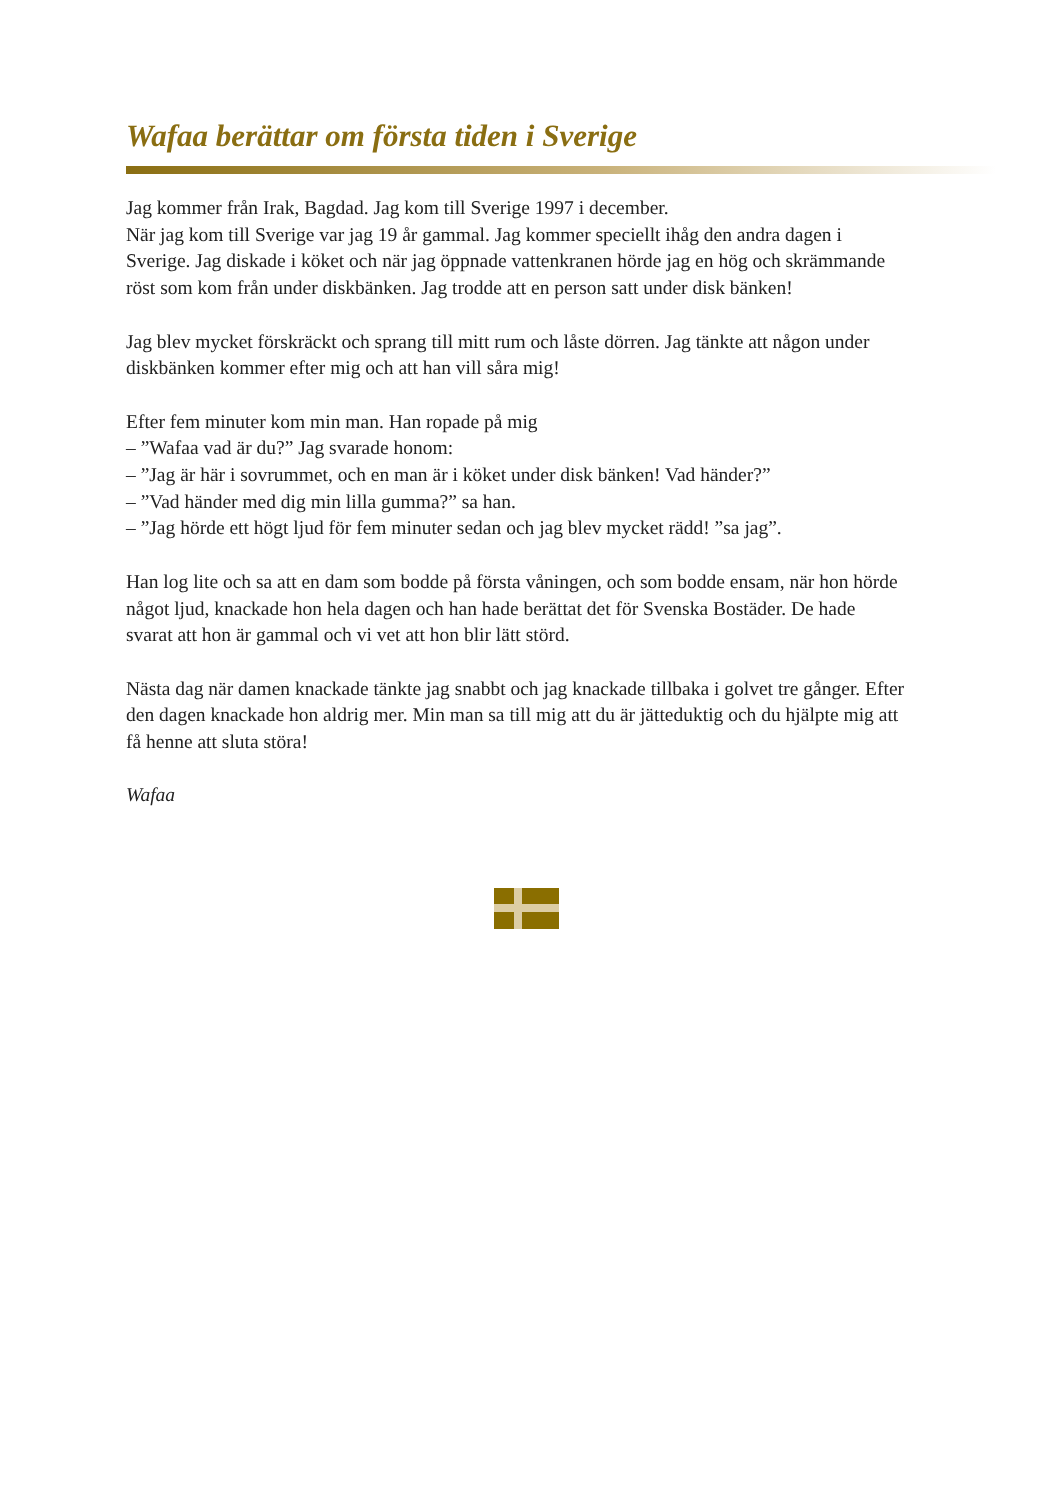Wafaa berättar om första tiden i Sverige
Jag kommer från Irak, Bagdad. Jag kom till Sverige 1997 i december.
När jag kom till Sverige var jag 19 år gammal. Jag kommer speciellt ihåg den andra dagen i Sverige. Jag diskade i köket och när jag öppnade vattenkranen hörde jag en hög och skrämmande röst som kom från under diskbänken. Jag trodde att en person satt under disk bänken!
Jag blev mycket förskräckt och sprang till mitt rum och låste dörren. Jag tänkte att någon under diskbänken kommer efter mig och att han vill såra mig!
Efter fem minuter kom min man. Han ropade på mig
– ”Wafaa vad är du?” Jag svarade honom:
– ”Jag är här i sovrummet, och en man är i köket under disk bänken! Vad händer?”
– ”Vad händer med dig min lilla gumma?” sa han.
– ”Jag hörde ett högt ljud för fem minuter sedan och jag blev mycket rädd! ”sa jag”.
Han log lite och sa att en dam som bodde på första våningen, och som bodde en­sam, när hon hörde något ljud, knackade hon hela dagen och han hade berättat det för Svenska Bostäder. De hade svarat att hon är gammal och vi vet att hon blir lätt störd.
Nästa dag när damen knackade tänkte jag snabbt och jag knackade tillbaka i golvet tre gånger. Efter den dagen knackade hon aldrig mer. Min man sa till mig att du är jätteduktig och du hjälpte mig att få henne att sluta störa!
Wafaa